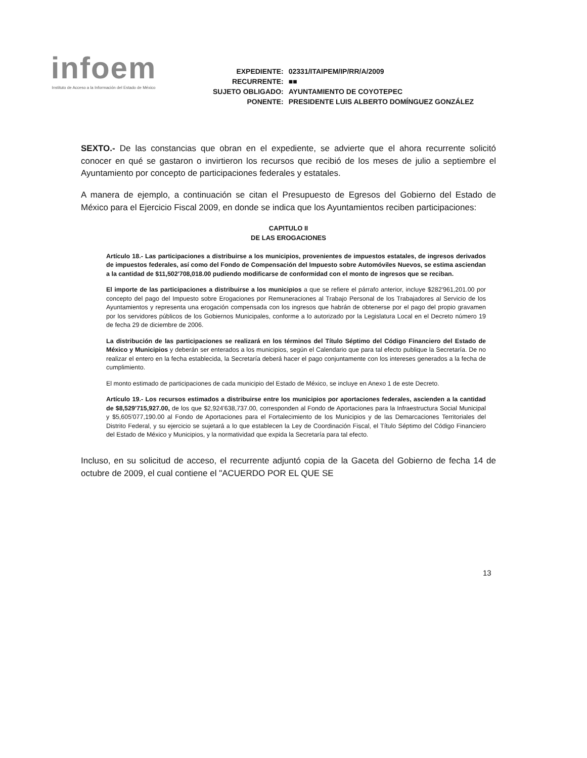infoem
Instituto de Acceso a la Información del Estado de México
| EXPEDIENTE: | 02331/ITAIPEM/IP/RR/A/2009 |
| RECURRENTE: | ■■ |
| SUJETO OBLIGADO: | AYUNTAMIENTO DE COYOTEPEC |
| PONENTE: | PRESIDENTE LUIS ALBERTO DOMÍNGUEZ GONZÁLEZ |
SEXTO.- De las constancias que obran en el expediente, se advierte que el ahora recurrente solicitó conocer en qué se gastaron o invirtieron los recursos que recibió de los meses de julio a septiembre el Ayuntamiento por concepto de participaciones federales y estatales.
A manera de ejemplo, a continuación se citan el Presupuesto de Egresos del Gobierno del Estado de México para el Ejercicio Fiscal 2009, en donde se indica que los Ayuntamientos reciben participaciones:
CAPITULO II
DE LAS EROGACIONES
Artículo 18.- Las participaciones a distribuirse a los municipios, provenientes de impuestos estatales, de ingresos derivados de impuestos federales, así como del Fondo de Compensación del Impuesto sobre Automóviles Nuevos, se estima asciendan a la cantidad de $11,502'708,018.00 pudiendo modificarse de conformidad con el monto de ingresos que se reciban.
El importe de las participaciones a distribuirse a los municipios a que se refiere el párrafo anterior, incluye $282'961,201.00 por concepto del pago del Impuesto sobre Erogaciones por Remuneraciones al Trabajo Personal de los Trabajadores al Servicio de los Ayuntamientos y representa una erogación compensada con los ingresos que habrán de obtenerse por el pago del propio gravamen por los servidores públicos de los Gobiernos Municipales, conforme a lo autorizado por la Legislatura Local en el Decreto número 19 de fecha 29 de diciembre de 2006.
La distribución de las participaciones se realizará en los términos del Título Séptimo del Código Financiero del Estado de México y Municipios y deberán ser enterados a los municipios, según el Calendario que para tal efecto publique la Secretaría. De no realizar el entero en la fecha establecida, la Secretaría deberá hacer el pago conjuntamente con los intereses generados a la fecha de cumplimiento.
El monto estimado de participaciones de cada municipio del Estado de México, se incluye en Anexo 1 de este Decreto.
Artículo 19.- Los recursos estimados a distribuirse entre los municipios por aportaciones federales, ascienden a la cantidad de $8,529'715,927.00, de los que $2,924'638,737.00, corresponden al Fondo de Aportaciones para la Infraestructura Social Municipal y $5,605'077,190.00 al Fondo de Aportaciones para el Fortalecimiento de los Municipios y de las Demarcaciones Territoriales del Distrito Federal, y su ejercicio se sujetará a lo que establecen la Ley de Coordinación Fiscal, el Título Séptimo del Código Financiero del Estado de México y Municipios, y la normatividad que expida la Secretaría para tal efecto.
Incluso, en su solicitud de acceso, el recurrente adjuntó copia de la Gaceta del Gobierno de fecha 14 de octubre de 2009, el cual contiene el "ACUERDO POR EL QUE SE
13